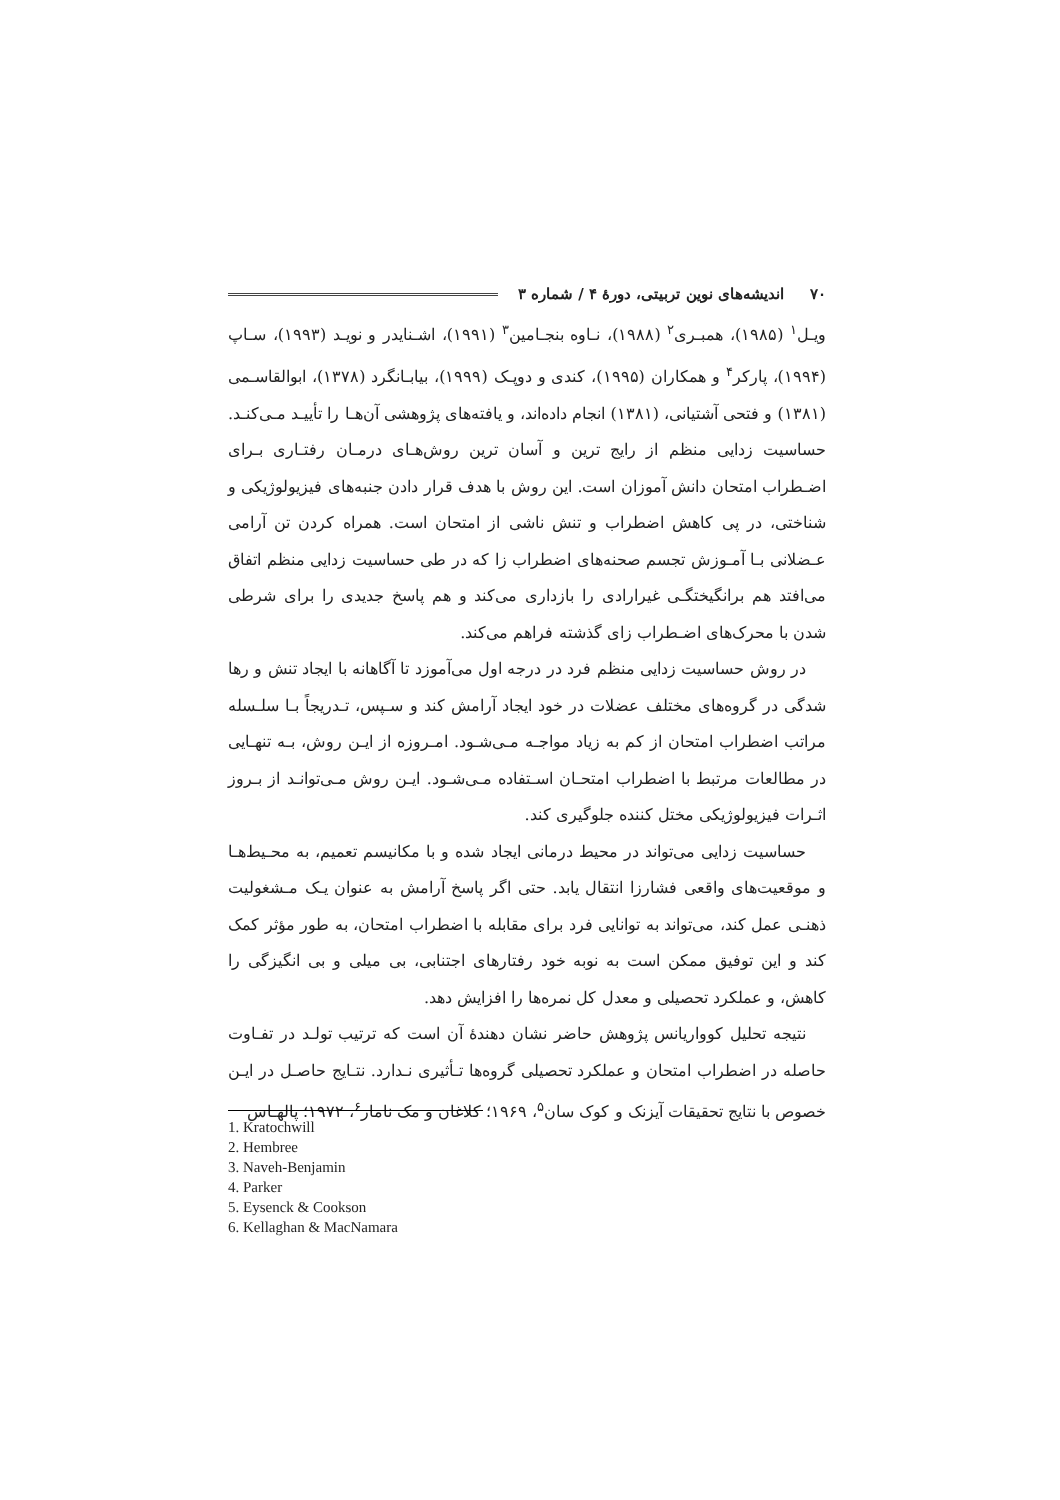۷۰ اندیشه‌های نوین تربیتی، دورهٔ ۴ / شماره ۳
ویـل<sup>۱</sup> (۱۹۸۵)، همبـری<sup>۲</sup> (۱۹۸۸)، نـاوه بنجـامین<sup>۳</sup> (۱۹۹۱)، اشـنایدر و نویـد (۱۹۹۳)، سـاپ (۱۹۹۴)، پارکر<sup>۴</sup> و همکاران (۱۹۹۵)، کندی و دوپـک (۱۹۹۹)، بیابـانگرد (۱۳۷۸)، ابوالقاسـمی (۱۳۸۱) و فتحی آشتیانی، (۱۳۸۱) انجام داده‌اند، و یافته‌های پژوهشی آن‌هـا را تأییـد مـی‌کنـد. حساسیت زدایی منظم از رایج ترین و آسان ترین روش‌هـای درمـان رفتـاری بـرای اضـطراب امتحان دانش آموزان است. این روش با هدف قرار دادن جنبه‌های فیزیولوژیکی و شناختی، در پی کاهش اضطراب و تنش ناشی از امتحان است. همراه کردن تن آرامی عـضلانی بـا آمـوزش تجسم صحنه‌های اضطراب زا که در طی حساسیت زدایی منظم اتفاق می‌افتد هم برانگیختگـی غیرارادی را بازداری می‌کند و هم پاسخ جدیدی را برای شرطی شدن با محرک‌های اضـطراب زای گذشته فراهم می‌کند.
در روش حساسیت زدایی منظم فرد در درجه اول می‌آموزد تا آگاهانه با ایجاد تنش و رها شدگی در گروه‌های مختلف عضلات در خود ایجاد آرامش کند و سـپس، تـدریجاً بـا سلـسله مراتب اضطراب امتحان از کم به زیاد مواجـه مـی‌شـود. امـروزه از ایـن روش، بـه تنهـایی در مطالعات مرتبط با اضطراب امتحـان اسـتفاده مـی‌شـود. ایـن روش مـی‌توانـد از بـروز اثـرات فیزیولوژیکی مختل کننده جلوگیری کند.
حساسیت زدایی می‌تواند در محیط درمانی ایجاد شده و با مکانیسم تعمیم، به محـیط‌هـا و موقعیت‌های واقعی فشارزا انتقال یابد. حتی اگر پاسخ آرامش به عنوان یـک مـشغولیت ذهنـی عمل کند، می‌تواند به توانایی فرد برای مقابله با اضطراب امتحان، به طور مؤثر کمک کند و این توفیق ممکن است به نوبه خود رفتارهای اجتنابی، بی میلی و بی انگیزگی را کاهش، و عملکرد تحصیلی و معدل کل نمره‌ها را افزایش دهد.
نتیجه تحلیل کوواریانس پژوهش حاضر نشان دهندهٔ آن است که ترتیب تولـد در تفـاوت حاصله در اضطراب امتحان و عملکرد تحصیلی گروه‌ها تـأثیری نـدارد. نتـایج حاصـل در ایـن خصوص با نتایج تحقیقات آیزنک و کوک سان<sup>۵</sup>، ۱۹۶۹؛ کلاغان و مک نامار<sup>۶</sup>، ۱۹۷۲؛ پالهـاس
1. Kratochwill
2. Hembree
3. Naveh-Benjamin
4. Parker
5. Eysenck & Cookson
6. Kellaghan & MacNamara